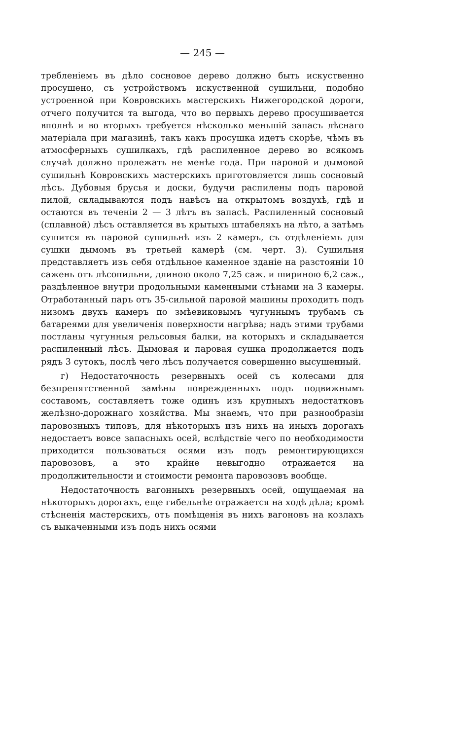— 245 —
требленіемъ въ дѣло сосновое дерево должно быть искуственно просушено, съ устройствомъ искуственной сушильни, подобно устроенной при Ковровскихъ мастерскихъ Нижегородской дороги, отчего получится та выгода, что во первыхъ дерево просушивается вполнѣ и во вторыхъ требуется нѣсколько меньшій запасъ лѣснаго матеріала при магазинѣ, такъ какъ просушка идетъ скорѣе, чѣмъ въ атмосферныхъ сушилкахъ, гдѣ распиленное дерево во всякомъ случаѣ должно пролежать не менѣе года. При паровой и дымовой сушильнѣ Ковровскихъ мастерскихъ приготовляется лишь сосновый лѣсъ. Дубовыя брусья и доски, будучи распилены подъ паровой пилой, складываются подъ навѣсъ на открытомъ воздухѣ, гдѣ и остаются въ теченіи 2 — 3 лѣтъ въ запасѣ. Распиленный сосновый (сплавной) лѣсъ оставляется въ крытыхъ штабеляхъ на лѣто, а затѣмъ сушится въ паровой сушильнѣ изъ 2 камеръ, съ отдѣленіемъ для сушки дымомъ въ третьей камерѣ (см. черт. 3). Сушильня представляетъ изъ себя отдѣльное каменное зданіе на разстояніи 10 сажень отъ лѣсопильни, длиною около 7,25 саж. и шириною 6,2 саж., раздѣленное внутри продольными каменными стѣнами на 3 камеры. Отработанный паръ отъ 35-сильной паровой машины проходитъ подъ низомъ двухъ камеръ по змѣевиковымъ чугуннымъ трубамъ съ батареями для увеличенія поверхности нагрѣва; надъ этими трубами постланы чугунныя рельсовыя балки, на которыхъ и складывается распиленный лѣсъ. Дымовая и паровая сушка продолжается подъ рядъ 3 сутокъ, послѣ чего лѣсъ получается совершенно высушенный.
г) Недостаточность резервныхъ осей съ колесами для безпрепятственной замѣны поврежденныхъ подъ подвижнымъ составомъ, составляетъ тоже одинъ изъ крупныхъ недостатковъ желѣзно-дорожнаго хозяйства. Мы знаемъ, что при разнообразіи паровозныхъ типовъ, для нѣкоторыхъ изъ нихъ на иныхъ дорогахъ недостаетъ вовсе запасныхъ осей, вслѣдствіе чего по необходимости приходится пользоваться осями изъ подъ ремонтирующихся паровозовъ, а это крайне невыгодно отражается на продолжительности и стоимости ремонта паровозовъ вообще.
Недостаточность вагонныхъ резервныхъ осей, ощущаемая на нѣкоторыхъ дорогахъ, еще гибельнѣе отражается на ходѣ дѣла; кромѣ стѣсненія мастерскихъ, отъ помѣщенія въ нихъ вагоновъ на козлахъ съ выкаченными изъ подъ нихъ осями